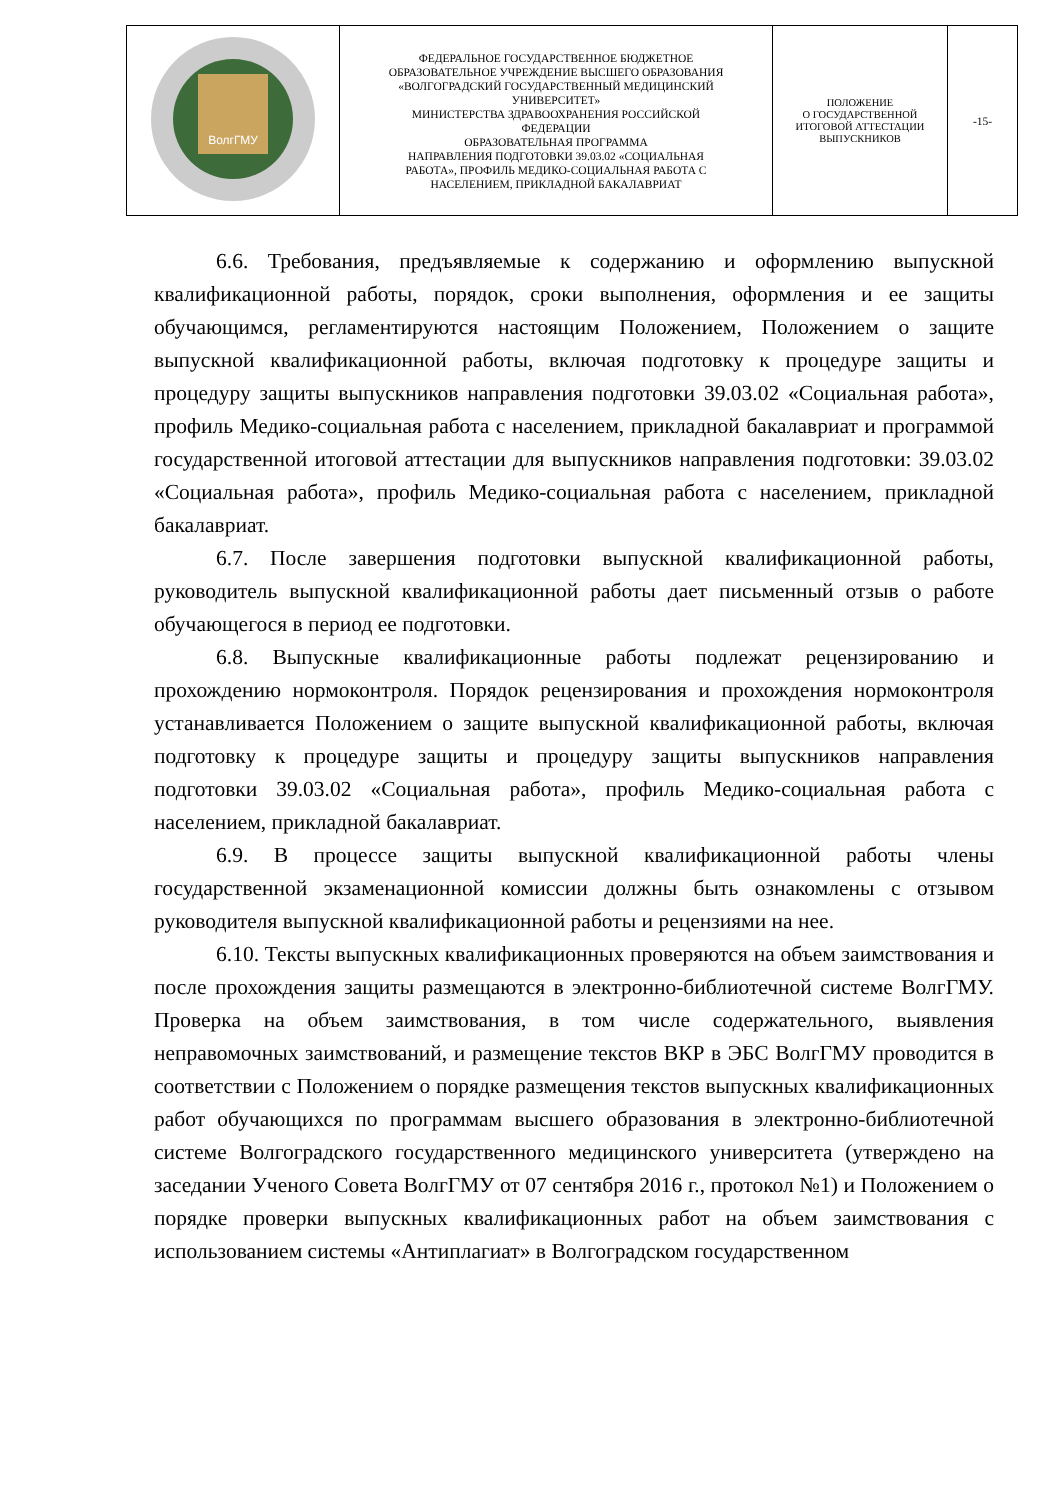| ВолгГМУ | ФЕДЕРАЛЬНОЕ ГОСУДАРСТВЕННОЕ БЮДЖЕТНОЕ ОБРАЗОВАТЕЛЬНОЕ УЧРЕЖДЕНИЕ ВЫСШЕГО ОБРАЗОВАНИЯ «ВОЛГОГРАДСКИЙ ГОСУДАРСТВЕННЫЙ МЕДИЦИНСКИЙ УНИВЕРСИТЕТ» МИНИСТЕРСТВА ЗДРАВООХРАНЕНИЯ РОССИЙСКОЙ ФЕДЕРАЦИИ ОБРАЗОВАТЕЛЬНАЯ ПРОГРАММА НАПРАВЛЕНИЯ ПОДГОТОВКИ 39.03.02 «СОЦИАЛЬНАЯ РАБОТА», ПРОФИЛЬ МЕДИКО-СОЦИАЛЬНАЯ РАБОТА С НАСЕЛЕНИЕМ, ПРИКЛАДНОЙ БАКАЛАВРИАТ | ПОЛОЖЕНИЕ О ГОСУДАРСТВЕННОЙ ИТОГОВОЙ АТТЕСТАЦИИ ВЫПУСКНИКОВ | -15- |
6.6. Требования, предъявляемые к содержанию и оформлению выпускной квалификационной работы, порядок, сроки выполнения, оформления и ее защиты обучающимся, регламентируются настоящим Положением, Положением о защите выпускной квалификационной работы, включая подготовку к процедуре защиты и процедуру защиты выпускников направления подготовки 39.03.02 «Социальная работа», профиль Медико-социальная работа с населением, прикладной бакалавриат и программой государственной итоговой аттестации для выпускников направления подготовки: 39.03.02 «Социальная работа», профиль Медико-социальная работа с населением, прикладной бакалавриат.
6.7. После завершения подготовки выпускной квалификационной работы, руководитель выпускной квалификационной работы дает письменный отзыв о работе обучающегося в период ее подготовки.
6.8. Выпускные квалификационные работы подлежат рецензированию и прохождению нормоконтроля. Порядок рецензирования и прохождения нормоконтроля устанавливается Положением о защите выпускной квалификационной работы, включая подготовку к процедуре защиты и процедуру защиты выпускников направления подготовки 39.03.02 «Социальная работа», профиль Медико-социальная работа с населением, прикладной бакалавриат.
6.9. В процессе защиты выпускной квалификационной работы члены государственной экзаменационной комиссии должны быть ознакомлены с отзывом руководителя выпускной квалификационной работы и рецензиями на нее.
6.10. Тексты выпускных квалификационных проверяются на объем заимствования и после прохождения защиты размещаются в электронно-библиотечной системе ВолгГМУ. Проверка на объем заимствования, в том числе содержательного, выявления неправомочных заимствований, и размещение текстов ВКР в ЭБС ВолгГМУ проводится в соответствии с Положением о порядке размещения текстов выпускных квалификационных работ обучающихся по программам высшего образования в электронно-библиотечной системе Волгоградского государственного медицинского университета (утверждено на заседании Ученого Совета ВолгГМУ от 07 сентября 2016 г., протокол №1) и Положением о порядке проверки выпускных квалификационных работ на объем заимствования с использованием системы «Антиплагиат» в Волгоградском государственном